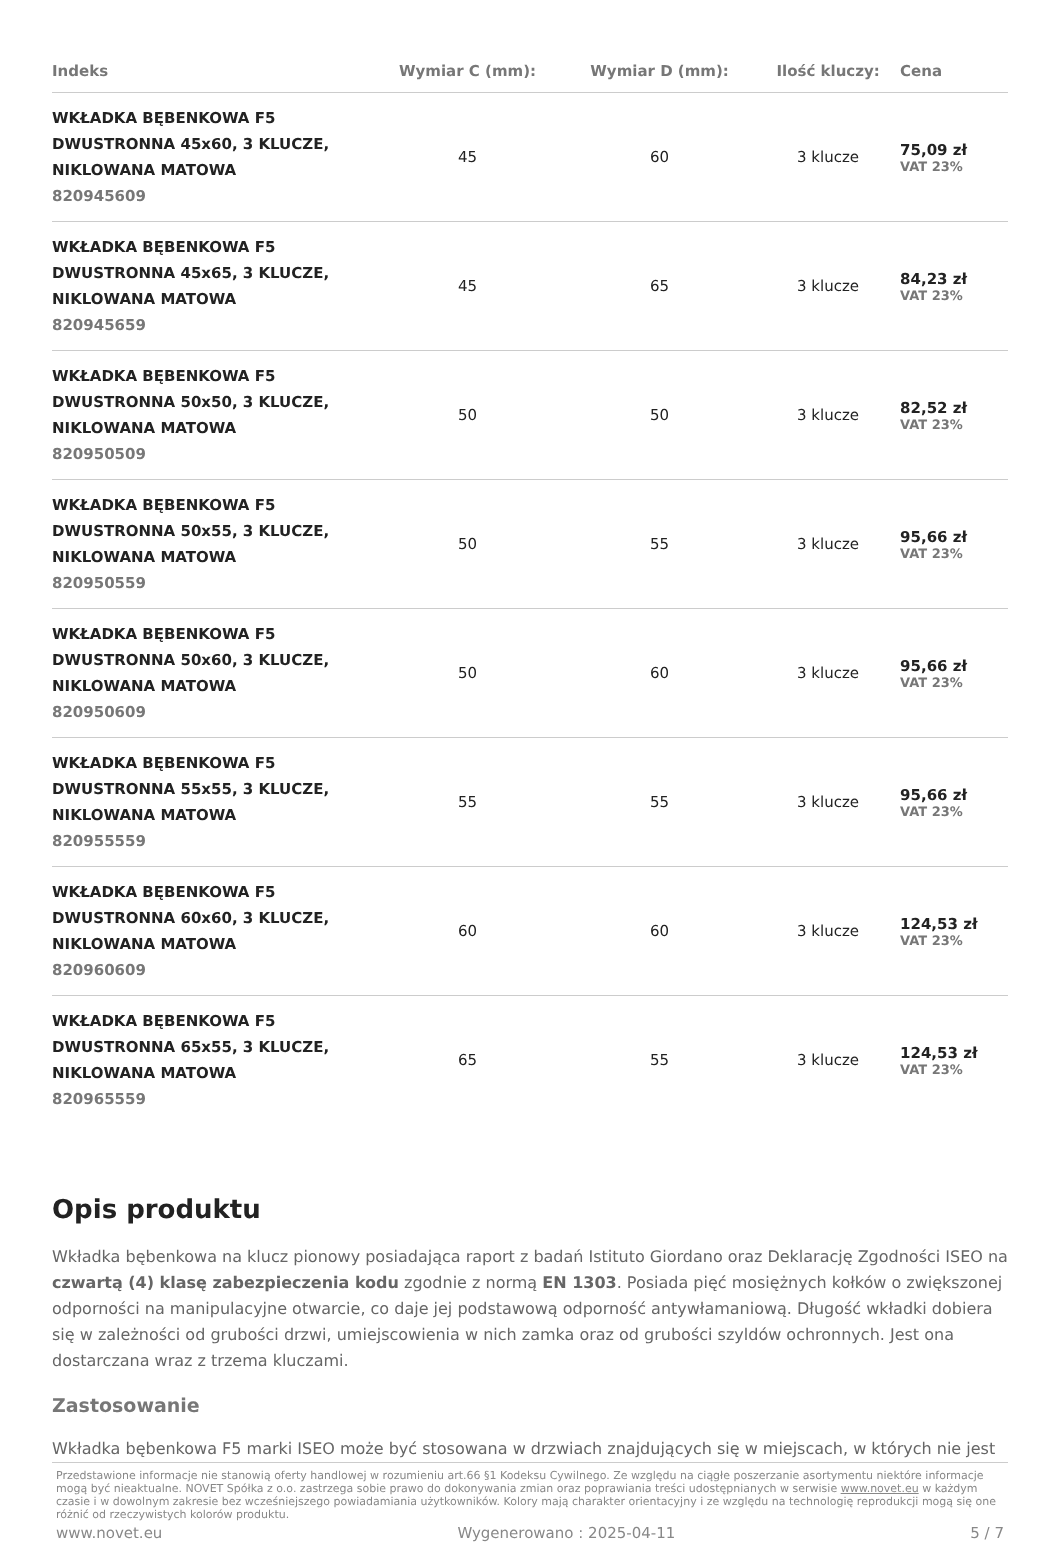| Indeks | Wymiar C (mm): | Wymiar D (mm): | Ilość kluczy: | Cena |
| --- | --- | --- | --- | --- |
| WKŁADKA BĘBENKOWA F5 DWUSTRONNA 45x60, 3 KLUCZE, NIKLOWANA MATOWA 820945609 | 45 | 60 | 3 klucze | 75,09 zł VAT 23% |
| WKŁADKA BĘBENKOWA F5 DWUSTRONNA 45x65, 3 KLUCZE, NIKLOWANA MATOWA 820945659 | 45 | 65 | 3 klucze | 84,23 zł VAT 23% |
| WKŁADKA BĘBENKOWA F5 DWUSTRONNA 50x50, 3 KLUCZE, NIKLOWANA MATOWA 820950509 | 50 | 50 | 3 klucze | 82,52 zł VAT 23% |
| WKŁADKA BĘBENKOWA F5 DWUSTRONNA 50x55, 3 KLUCZE, NIKLOWANA MATOWA 820950559 | 50 | 55 | 3 klucze | 95,66 zł VAT 23% |
| WKŁADKA BĘBENKOWA F5 DWUSTRONNA 50x60, 3 KLUCZE, NIKLOWANA MATOWA 820950609 | 50 | 60 | 3 klucze | 95,66 zł VAT 23% |
| WKŁADKA BĘBENKOWA F5 DWUSTRONNA 55x55, 3 KLUCZE, NIKLOWANA MATOWA 820955559 | 55 | 55 | 3 klucze | 95,66 zł VAT 23% |
| WKŁADKA BĘBENKOWA F5 DWUSTRONNA 60x60, 3 KLUCZE, NIKLOWANA MATOWA 820960609 | 60 | 60 | 3 klucze | 124,53 zł VAT 23% |
| WKŁADKA BĘBENKOWA F5 DWUSTRONNA 65x55, 3 KLUCZE, NIKLOWANA MATOWA 820965559 | 65 | 55 | 3 klucze | 124,53 zł VAT 23% |
Opis produktu
Wkładka bębenkowa na klucz pionowy posiadająca raport z badań Istituto Giordano oraz Deklarację Zgodności ISEO na czwartą (4) klasę zabezpieczenia kodu zgodnie z normą EN 1303. Posiada pięć mosiężnych kołków o zwiększonej odporności na manipulacyjne otwarcie, co daje jej podstawową odporność antywłamaniową. Długość wkładki dobiera się w zależności od grubości drzwi, umiejscowienia w nich zamka oraz od grubości szyldów ochronnych. Jest ona dostarczana wraz z trzema kluczami.
Zastosowanie
Wkładka bębenkowa F5 marki ISEO może być stosowana w drzwiach znajdujących się w miejscach, w których nie jest
Przedstawione informacje nie stanowią oferty handlowej w rozumieniu art.66 §1 Kodeksu Cywilnego. Ze względu na ciągłe poszerzanie asortymentu niektóre informacje mogą być nieaktualne. NOVET Spółka z o.o. zastrzega sobie prawo do dokonywania zmian oraz poprawiania treści udostępnianych w serwisie www.novet.eu w każdym czasie i w dowolnym zakresie bez wcześniejszego powiadamiania użytkowników. Kolory mają charakter orientacyjny i ze względu na technologię reprodukcji mogą się one różnić od rzeczywistych kolorów produktu.
www.novet.eu Wygenerowano : 2025-04-11 5 / 7